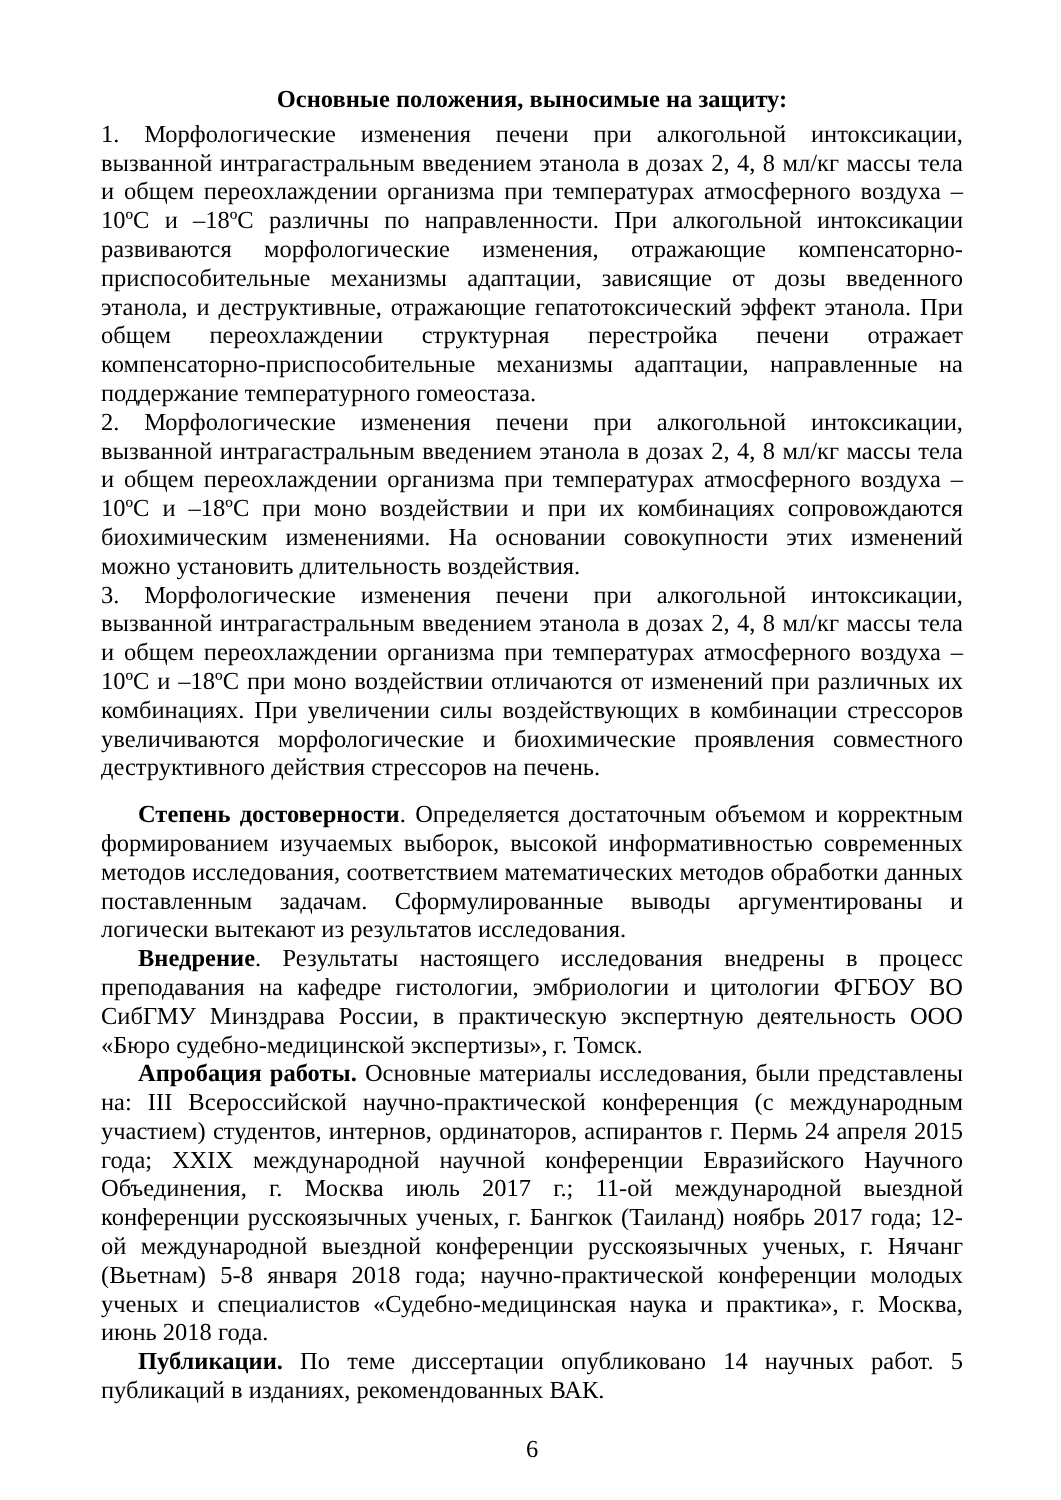Основные положения, выносимые на защиту:
1. Морфологические изменения печени при алкогольной интоксикации, вызванной интрагастральным введением этанола в дозах 2, 4, 8 мл/кг массы тела и общем переохлаждении организма при температурах атмосферного воздуха –10ºС и –18ºС различны по направленности. При алкогольной интоксикации развиваются морфологические изменения, отражающие компенсаторно-приспособительные механизмы адаптации, зависящие от дозы введенного этанола, и деструктивные, отражающие гепатотоксический эффект этанола. При общем переохлаждении структурная перестройка печени отражает компенсаторно-приспособительные механизмы адаптации, направленные на поддержание температурного гомеостаза.
2. Морфологические изменения печени при алкогольной интоксикации, вызванной интрагастральным введением этанола в дозах 2, 4, 8 мл/кг массы тела и общем переохлаждении организма при температурах атмосферного воздуха –10ºС и –18ºС при моно воздействии и при их комбинациях сопровождаются биохимическим изменениями. На основании совокупности этих изменений можно установить длительность воздействия.
3. Морфологические изменения печени при алкогольной интоксикации, вызванной интрагастральным введением этанола в дозах 2, 4, 8 мл/кг массы тела и общем переохлаждении организма при температурах атмосферного воздуха –10ºС и –18ºС при моно воздействии отличаются от изменений при различных их комбинациях. При увеличении силы воздействующих в комбинации стрессоров увеличиваются морфологические и биохимические проявления совместного деструктивного действия стрессоров на печень.
Степень достоверности. Определяется достаточным объемом и корректным формированием изучаемых выборок, высокой информативностью современных методов исследования, соответствием математических методов обработки данных поставленным задачам. Сформулированные выводы аргументированы и логически вытекают из результатов исследования.
Внедрение. Результаты настоящего исследования внедрены в процесс преподавания на кафедре гистологии, эмбриологии и цитологии ФГБОУ ВО СибГМУ Минздрава России, в практическую экспертную деятельность ООО «Бюро судебно-медицинской экспертизы», г. Томск.
Апробация работы. Основные материалы исследования, были представлены на: III Всероссийской научно-практической конференция (с международным участием) студентов, интернов, ординаторов, аспирантов г. Пермь 24 апреля 2015 года; XXIX международной научной конференции Евразийского Научного Объединения, г. Москва июль 2017 г.; 11-ой международной выездной конференции русскоязычных ученых, г. Бангкок (Таиланд) ноябрь 2017 года; 12-ой международной выездной конференции русскоязычных ученых, г. Нячанг (Вьетнам) 5-8 января 2018 года; научно-практической конференции молодых ученых и специалистов «Судебно-медицинская наука и практика», г. Москва, июнь 2018 года.
Публикации. По теме диссертации опубликовано 14 научных работ. 5 публикаций в изданиях, рекомендованных ВАК.
6